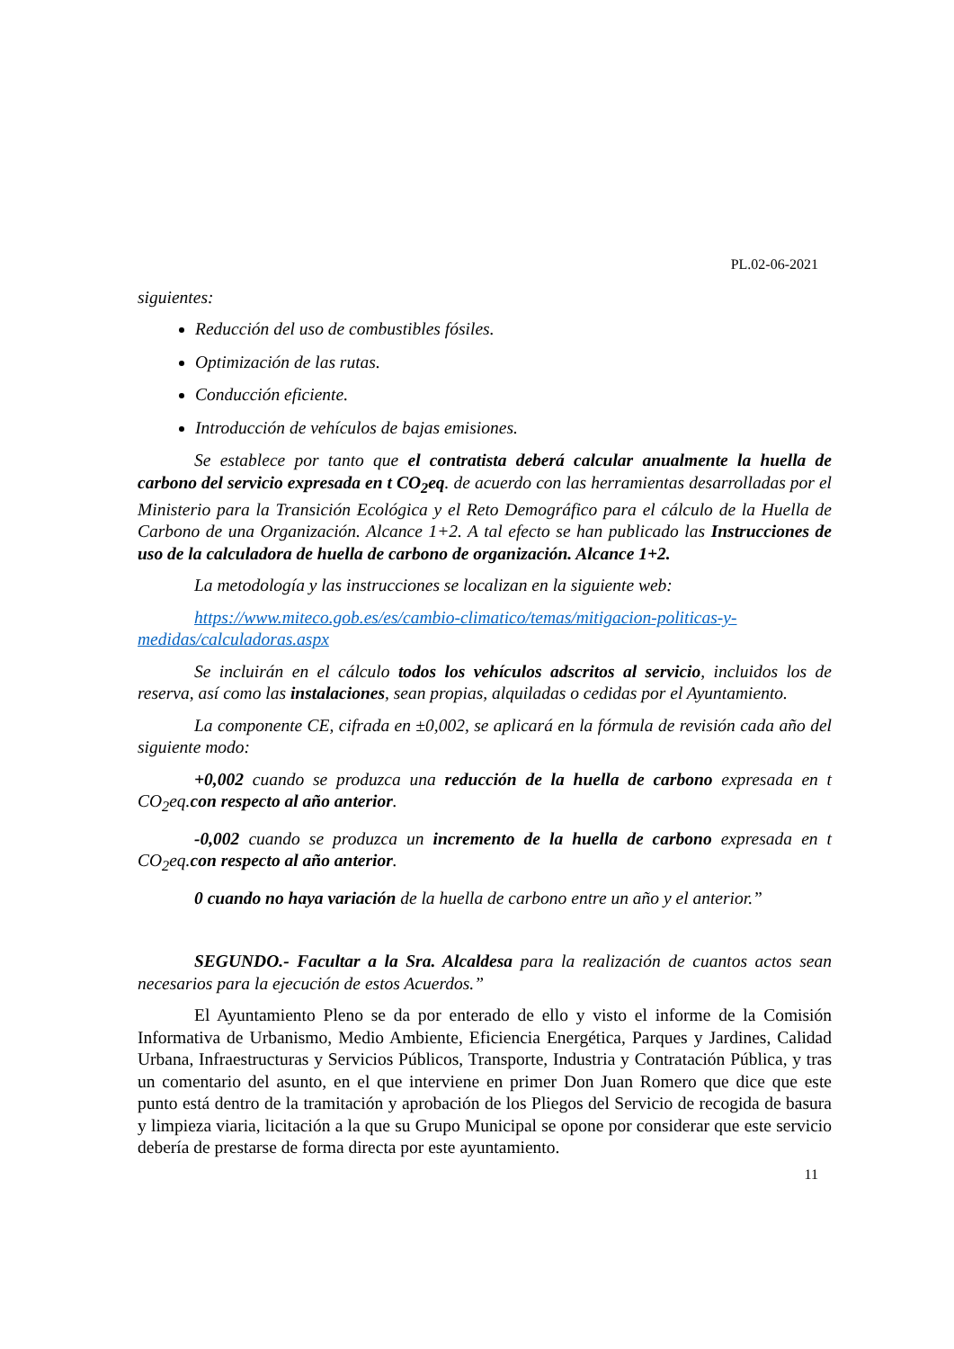PL.02-06-2021
siguientes:
Reducción del uso de combustibles fósiles.
Optimización de las rutas.
Conducción eficiente.
Introducción de vehículos de bajas emisiones.
Se establece por tanto que el contratista deberá calcular anualmente la huella de carbono del servicio expresada en t CO<sub>2</sub>eq. de acuerdo con las herramientas desarrolladas por el Ministerio para la Transición Ecológica y el Reto Demográfico para el cálculo de la Huella de Carbono de una Organización. Alcance 1+2. A tal efecto se han publicado las Instrucciones de uso de la calculadora de huella de carbono de organización. Alcance 1+2.
La metodología y las instrucciones se localizan en la siguiente web:
https://www.miteco.gob.es/es/cambio-climatico/temas/mitigacion-politicas-y-medidas/calculadoras.aspx
Se incluirán en el cálculo todos los vehículos adscritos al servicio, incluidos los de reserva, así como las instalaciones, sean propias, alquiladas o cedidas por el Ayuntamiento.
La componente CE, cifrada en ±0,002, se aplicará en la fórmula de revisión cada año del siguiente modo:
+0,002 cuando se produzca una reducción de la huella de carbono expresada en t CO<sub>2</sub>eq.con respecto al año anterior.
-0,002 cuando se produzca un incremento de la huella de carbono expresada en t CO<sub>2</sub>eq.con respecto al año anterior.
0 cuando no haya variación de la huella de carbono entre un año y el anterior.”
SEGUNDO.- Facultar a la Sra. Alcaldesa para la realización de cuantos actos sean necesarios para la ejecución de estos Acuerdos.”
El Ayuntamiento Pleno se da por enterado de ello y visto el informe de la Comisión Informativa de Urbanismo, Medio Ambiente, Eficiencia Energética, Parques y Jardines, Calidad Urbana, Infraestructuras y Servicios Públicos, Transporte, Industria y Contratación Pública, y tras un comentario del asunto, en el que interviene en primer Don Juan Romero que dice que este punto está dentro de la tramitación y aprobación de los Pliegos del Servicio de recogida de basura y limpieza viaria, licitación a la que su Grupo Municipal se opone por considerar que este servicio debería de prestarse de forma directa por este ayuntamiento.
11